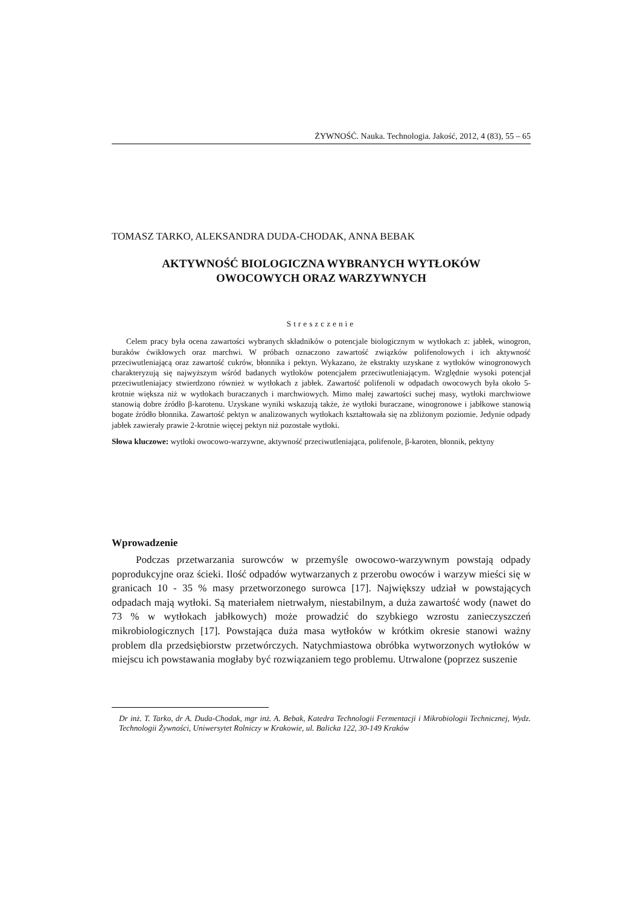ŻYWNOŚĆ. Nauka. Technologia. Jakość, 2012, 4 (83), 55 – 65
TOMASZ TARKO, ALEKSANDRA DUDA-CHODAK, ANNA BEBAK
AKTYWNOŚĆ BIOLOGICZNA WYBRANYCH WYTŁOKÓW
OWOCOWYCH ORAZ WARZYWNYCH
Streszczenie
Celem pracy była ocena zawartości wybranych składników o potencjale biologicznym w wytłokach z: jabłek, winogron, buraków ćwikłowych oraz marchwi. W próbach oznaczono zawartość związków polifenolowych i ich aktywność przeciwutleniającą oraz zawartość cukrów, błonnika i pektyn. Wykazano, że ekstrakty uzyskane z wytłoków winogronowych charakteryzują się najwyższym wśród badanych wytłoków potencjałem przeciwutleniającym. Względnie wysoki potencjał przeciwutleniajacy stwierdzono również w wytłokach z jabłek. Zawartość polifenoli w odpadach owocowych była około 5-krotnie większa niż w wytłokach buraczanych i marchwiowych. Mimo małej zawartości suchej masy, wytłoki marchwiowe stanowią dobre źródło β-karotenu. Uzyskane wyniki wskazują także, że wytłoki buraczane, winogronowe i jabłkowe stanowią bogate źródło błonnika. Zawartość pektyn w analizowanych wytłokach kształtowała się na zbliżonym poziomie. Jedynie odpady jabłek zawierały prawie 2-krotnie więcej pektyn niż pozostałe wytłoki.
Słowa kluczowe: wytłoki owocowo-warzywne, aktywność przeciwutleniająca, polifenole, β-karoten, błonnik, pektyny
Wprowadzenie
Podczas przetwarzania surowców w przemyśle owocowo-warzywnym powstają odpady poprodukcyjne oraz ścieki. Ilość odpadów wytwarzanych z przerobu owoców i warzyw mieści się w granicach 10 - 35 % masy przetworzonego surowca [17]. Największy udział w powstających odpadach mają wytłoki. Są materiałem nietrwałym, niestabilnym, a duża zawartość wody (nawet do 73 % w wytłokach jabłkowych) może prowadzić do szybkiego wzrostu zanieczyszczeń mikrobiologicznych [17]. Powstająca duża masa wytłoków w krótkim okresie stanowi ważny problem dla przedsiębiorstw przetwórczych. Natychmiastowa obróbka wytworzonych wytłoków w miejscu ich powstawania mogłaby być rozwiązaniem tego problemu. Utrwalone (poprzez suszenie
Dr inż. T. Tarko, dr A. Duda-Chodak, mgr inż. A. Bebak, Katedra Technologii Fermentacji i Mikrobiologii Technicznej, Wydz. Technologii Żywności, Uniwersytet Rolniczy w Krakowie, ul. Balicka 122, 30-149 Kraków